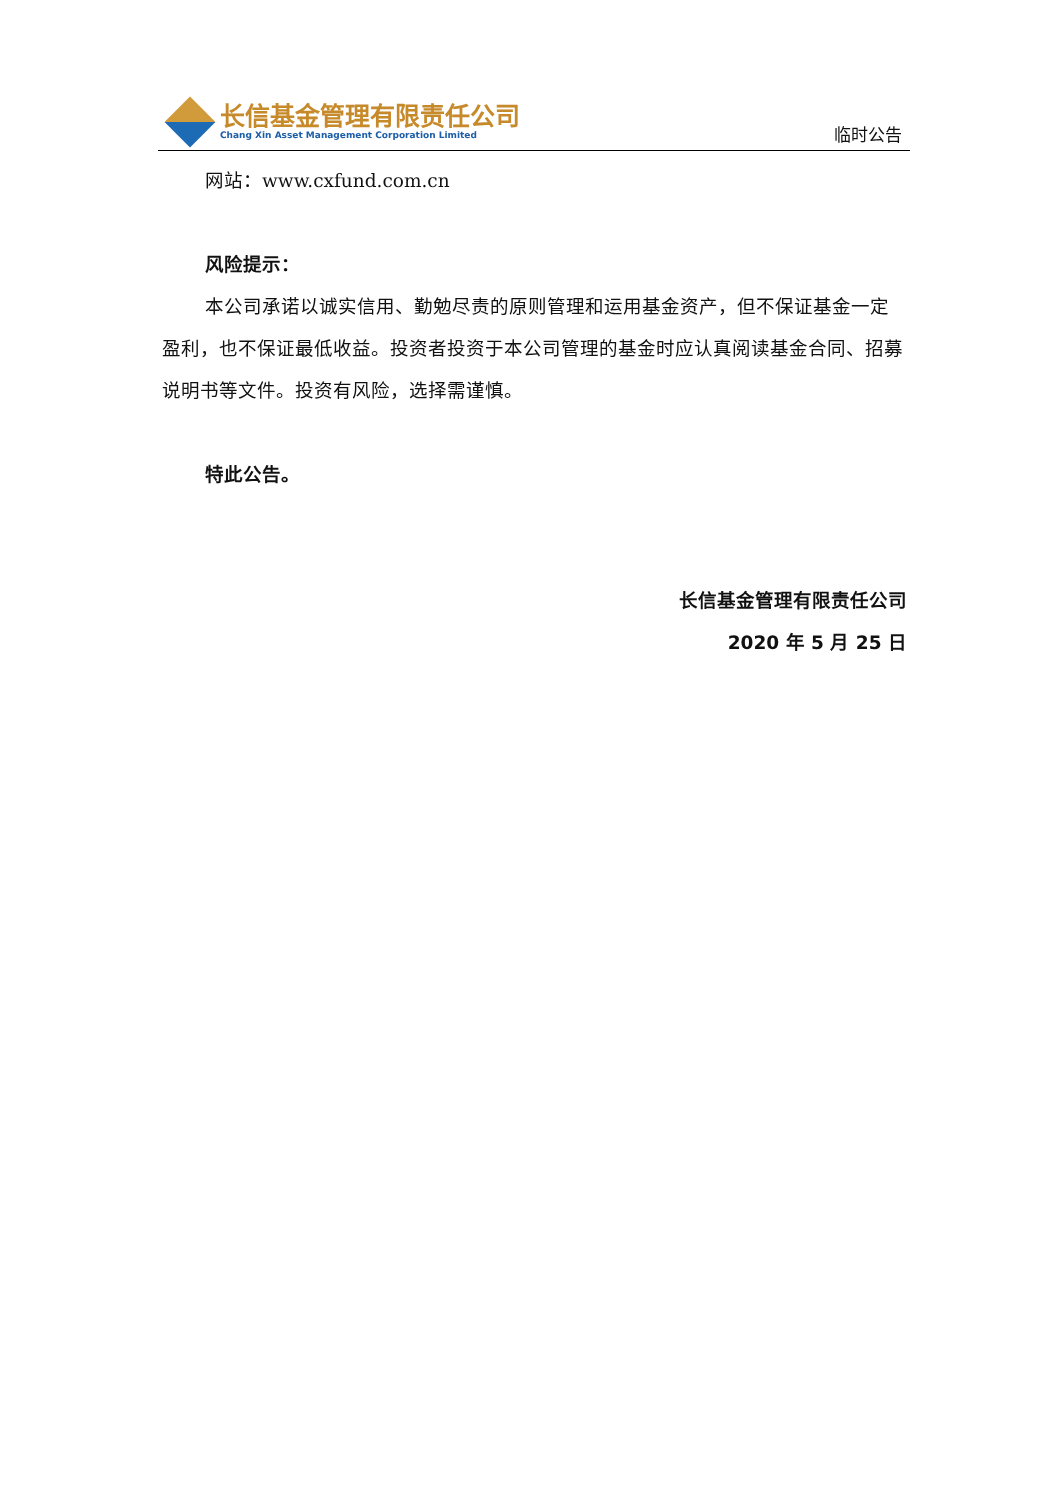长信基金管理有限责任公司
Chang Xin Asset Management Corporation Limited
临时公告
网站：www.cxfund.com.cn
风险提示：
本公司承诺以诚实信用、勤勉尽责的原则管理和运用基金资产，但不保证基金一定盈利，也不保证最低收益。投资者投资于本公司管理的基金时应认真阅读基金合同、招募说明书等文件。投资有风险，选择需谨慎。
特此公告。
长信基金管理有限责任公司
2020 年 5 月 25 日